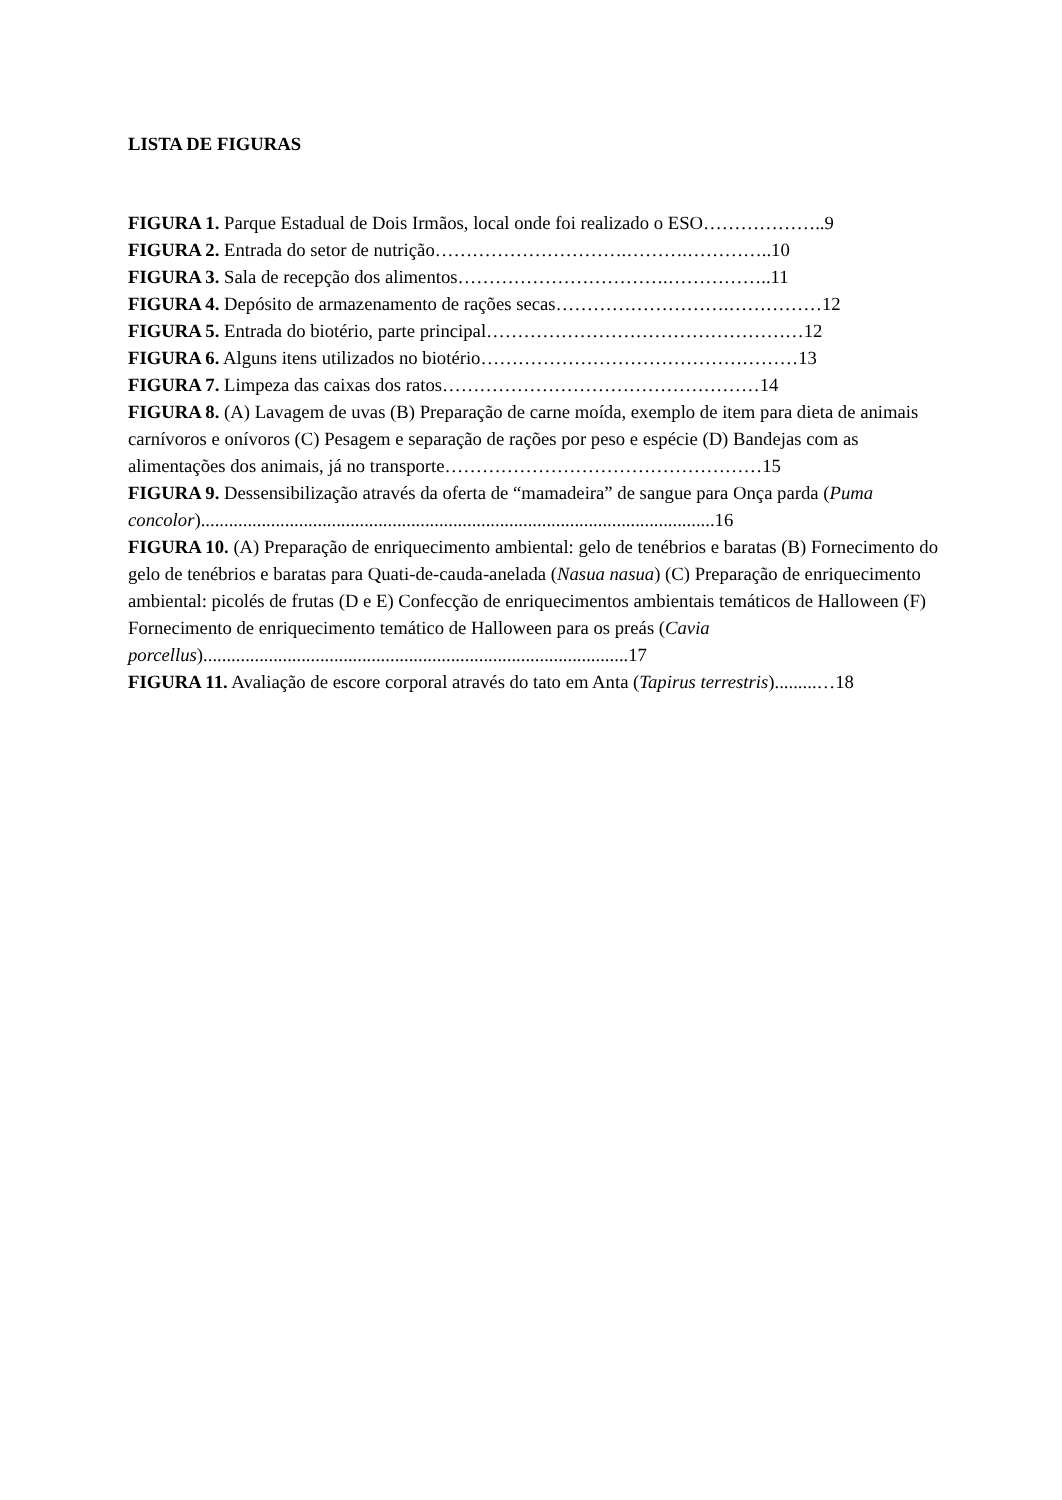LISTA DE FIGURAS
FIGURA 1. Parque Estadual de Dois Irmãos, local onde foi realizado o ESO………………..9
FIGURA 2. Entrada do setor de nutrição………………………….……….…………..10
FIGURA 3. Sala de recepção dos alimentos…………………………….……………..11
FIGURA 4. Depósito de armazenamento de rações secas……………………….……………12
FIGURA 5. Entrada do biotério, parte principal……………………………………………12
FIGURA 6. Alguns itens utilizados no biotério……………………………………………13
FIGURA 7. Limpeza das caixas dos ratos……………………………………………14
FIGURA 8. (A) Lavagem de uvas (B) Preparação de carne moída, exemplo de item para dieta de animais carnívoros e onívoros (C) Pesagem e separação de rações por peso e espécie (D) Bandejas com as alimentações dos animais, já no transporte……………………………………………15
FIGURA 9. Dessensibilização através da oferta de “mamadeira” de sangue para Onça parda (Puma concolor)..............................................................................................................16
FIGURA 10. (A) Preparação de enriquecimento ambiental: gelo de tenébrios e baratas (B) Fornecimento do gelo de tenébrios e baratas para Quati-de-cauda-anelada (Nasua nasua) (C) Preparação de enriquecimento ambiental: picolés de frutas (D e E) Confecção de enriquecimentos ambientais temáticos de Halloween (F) Fornecimento de enriquecimento temático de Halloween para os preás (Cavia porcellus)...........................................................................................17
FIGURA 11. Avaliação de escore corporal através do tato em Anta (Tapirus terrestris).........…18